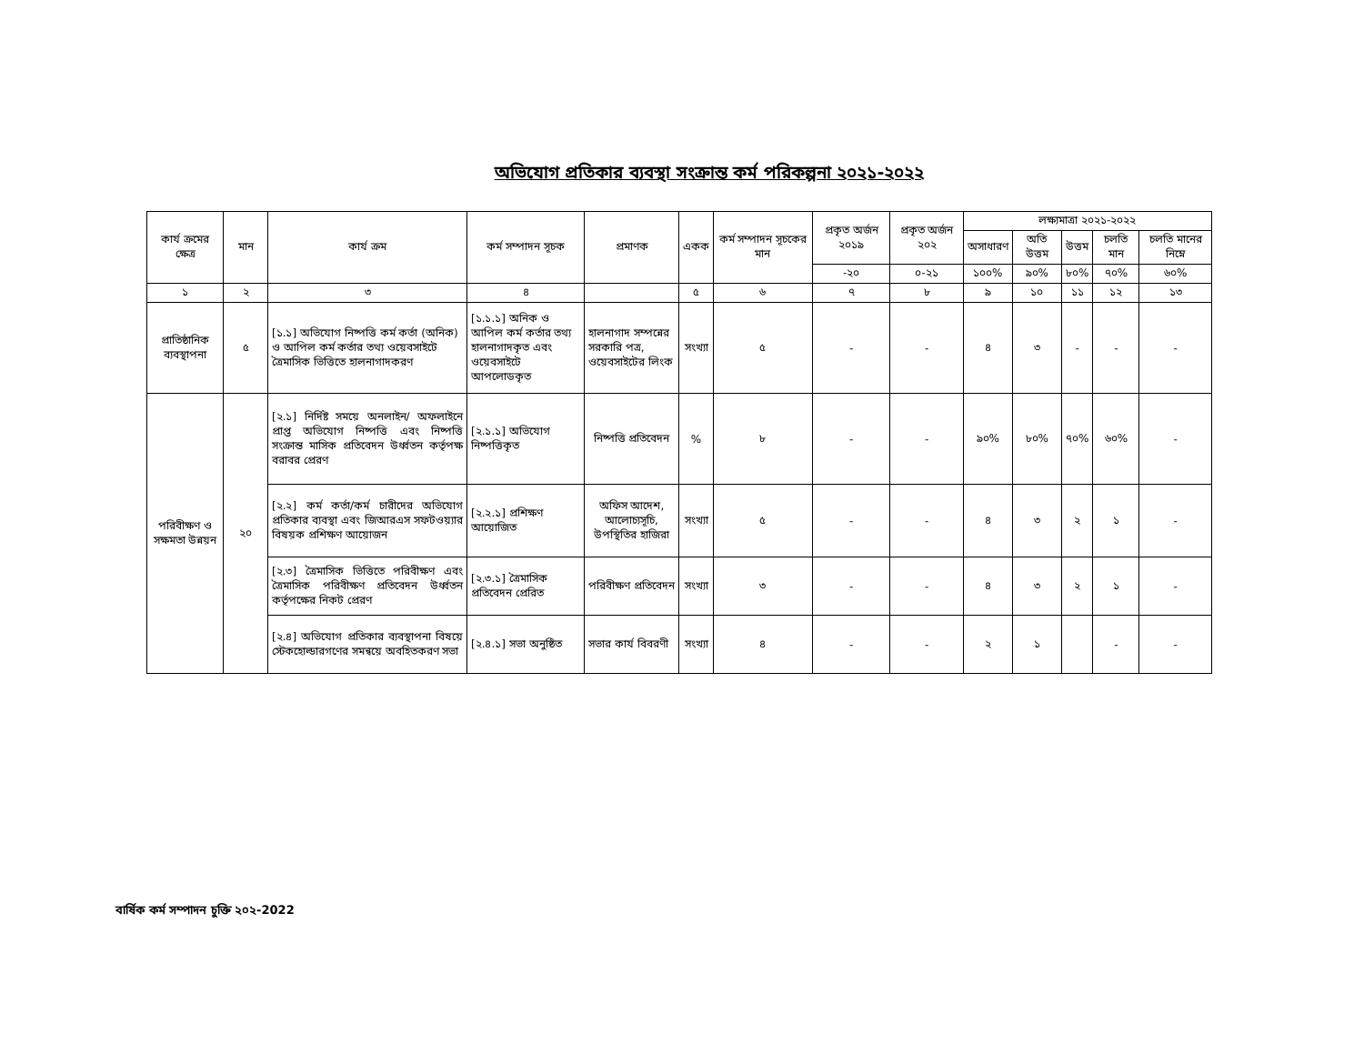অভিযোগ প্রতিকার ব্যবস্থা সংক্রান্ত কর্ম পরিকল্পনা ২০২১-২০২২
| কার্য ক্রমের ক্ষেত্র | মান | কার্য ক্রম | কর্ম সম্পাদন সূচক | প্রমাণক | একক | কর্ম সম্পাদন সূচকের মান | প্রকৃত অর্জন ২০১৯ | প্রকৃত অর্জন ২০২ | লক্ষ্যমাত্রা ২০২১-২০২২ | | | | |
| --- | --- | --- | --- | --- | --- | --- | --- | --- | --- | --- | --- | --- | --- |
| | | | | | | | | | অসাধারণ | অতি উত্তম | উত্তম | চলতি মান | চলতি মানের নিম্নে |
| | | | | | | | -২০ | ০-২১ | ১০০% | ৯০% | ৮০% | ৭০% | ৬০% |
| ১ | ২ | ৩ | ৪ | | ৫ | ৬ | ৭ | ৮ | ৯ | ১০ | ১১ | ১২ | ১৩ |
| প্রাতিষ্ঠানিক ব্যবস্থাপনা | ৫ | [১.১] অভিযোগ নিষ্পত্তি কর্ম কর্তা (অনিক) ও আপিল কর্ম কর্তার তথ্য ওয়েবসাইটে ত্রৈমাসিক ভিত্তিতে হালনাগাদকরণ | [১.১.১] অনিক ও আপিল কর্ম কর্তার তথ্য হালনাগাদকৃত এবং ওয়েবসাইটে আপলোডকৃত | হালনাগাদ সম্পন্নের সরকারি পত্র, ওয়েবসাইটের লিংক | সংখ্যা | ৫ | - | - | ৪ | ৩ | - | - | - |
| পরিবীক্ষণ ও সক্ষমতা উন্নয়ন | ২০ | [২.১] নির্দিষ্ট সময়ে অনলাইন/ অফলাইনে প্রাপ্ত অভিযোগ নিষ্পত্তি এবং নিষ্পত্তি সংক্রান্ত মাসিক প্রতিবেদন উর্ধ্বতন কর্তৃপক্ষ বরাবর প্রেরণ | [২.১.১] অভিযোগ নিষ্পত্তিকৃত | নিষ্পত্তি প্রতিবেদন | % | ৮ | - | - | ৯০% | ৮০% | ৭০% | ৬০% | - |
| | | [২.২] কর্ম কর্তা/কর্ম চারীদের অভিযোগ প্রতিকার ব্যবস্থা এবং জিআরএস সফটওয়্যার বিষয়ক প্রশিক্ষণ আয়োজন | [২.২.১] প্রশিক্ষণ আয়োজিত | অফিস আদেশ, আলোচ্যসূচি, উপস্থিতির হাজিরা | সংখ্যা | ৫ | - | - | ৪ | ৩ | ২ | ১ | - |
| | | [২.৩] ত্রৈমাসিক ভিত্তিতে পরিবীক্ষণ এবং ত্রৈমাসিক পরিবীক্ষণ প্রতিবেদন উর্ধ্বতন কর্তৃপক্ষের নিকট প্রেরণ | [২.৩.১] ত্রৈমাসিক প্রতিবেদন প্রেরিত | পরিবীক্ষণ প্রতিবেদন | সংখ্যা | ৩ | - | - | ৪ | ৩ | ২ | ১ | - |
| | | [২.৪] অভিযোগ প্রতিকার ব্যবস্থাপনা বিষয়ে স্টেকহোল্ডারগণের সমন্বয়ে অবহিতকরণ সভা | [২.৪.১] সভা অনুষ্ঠিত | সভার কার্য বিবরণী | সংখ্যা | ৪ | - | - | ২ | ১ | | - | - |
বার্ষিক কর্ম সম্পাদন চুক্তি ২০২-2022